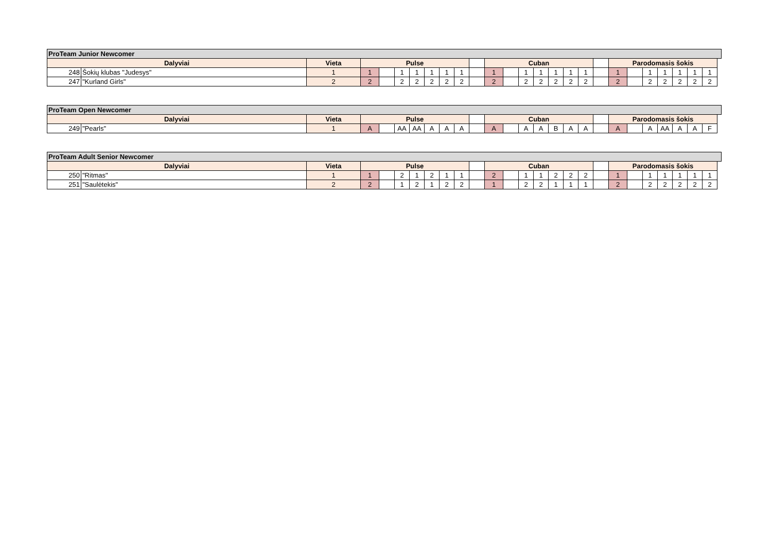| ProTeam Junior Newcomer | | | | | | | | | | | | | | | | | | | | | | | | | |
| --- | --- | --- | --- | --- | --- | --- | --- | --- | --- | --- | --- | --- | --- | --- | --- | --- | --- | --- | --- | --- | --- | --- | --- | --- | --- |
| Dalyviai | | Vieta | Pulse | | | | | | | | Cuban | | | | | | | | Parodomasis šokis | | | | | | |
| 248 | Šokių klubas "Judesys" | 1 | 1 | | 1 | 1 | 1 | 1 | 1 | | 1 | | 1 | 1 | 1 | 1 | 1 | | 1 | | 1 | 1 | 1 | 1 | 1 |
| 247 | "Kurland Girls" | 2 | 2 | | 2 | 2 | 2 | 2 | 2 | | 2 | | 2 | 2 | 2 | 2 | 2 | | 2 | | 2 | 2 | 2 | 2 | 2 |
| ProTeam Open Newcomer | | | | | | | | | | | | | | | | | | | | | | | | | |
| --- | --- | --- | --- | --- | --- | --- | --- | --- | --- | --- | --- | --- | --- | --- | --- | --- | --- | --- | --- | --- | --- | --- | --- | --- | --- |
| Dalyviai | | Vieta | Pulse | | | | | | | | Cuban | | | | | | | | Parodomasis šokis | | | | | | |
| 249 | "Pearls" | 1 | A | | AA | AA | A | A | A | | A | | A | A | B | A | A | | A | | A | AA | A | A | F |
| ProTeam Adult Senior Newcomer | | | | | | | | | | | | | | | | | | | | | | | | | |
| --- | --- | --- | --- | --- | --- | --- | --- | --- | --- | --- | --- | --- | --- | --- | --- | --- | --- | --- | --- | --- | --- | --- | --- | --- | --- |
| Dalyviai | | Vieta | Pulse | | | | | | | | Cuban | | | | | | | | Parodomasis šokis | | | | | | |
| 250 | "Ritmas" | 1 | 1 | | 2 | 1 | 2 | 1 | 1 | | 2 | | 1 | 1 | 2 | 2 | 2 | | 1 | | 1 | 1 | 1 | 1 | 1 |
| 251 | "Saulėtekis" | 2 | 2 | | 1 | 2 | 1 | 2 | 2 | | 1 | | 2 | 2 | 1 | 1 | 1 | | 2 | | 2 | 2 | 2 | 2 | 2 |